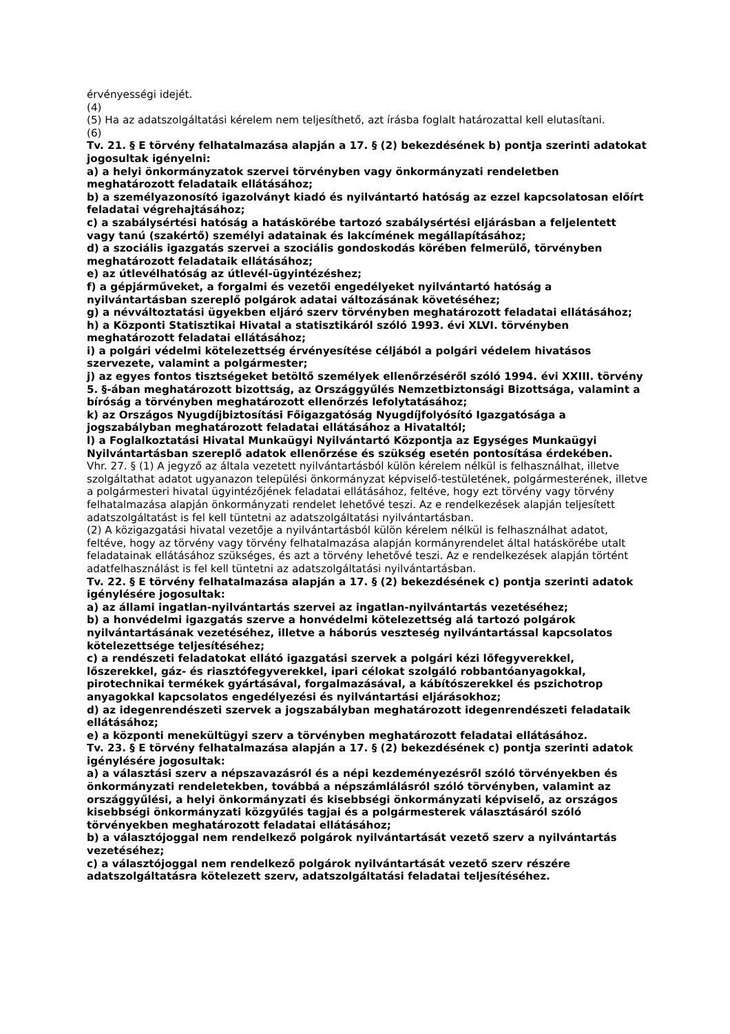érvényességi idejét.
(4)
(5) Ha az adatszolgáltatási kérelem nem teljesíthető, azt írásba foglalt határozattal kell elutasítani.
(6)
Tv. 21. § E törvény felhatalmazása alapján a 17. § (2) bekezdésének b) pontja szerinti adatokat jogosultak igényelni:
a) a helyi önkormányzatok szervei törvényben vagy önkormányzati rendeletben meghatározott feladataik ellátásához;
b) a személyazonosító igazolványt kiadó és nyilvántartó hatóság az ezzel kapcsolatosan előírt feladatai végrehajtásához;
c) a szabálysértési hatóság a hatáskörébe tartozó szabálysértési eljárásban a feljelentett vagy tanú (szakértő) személyi adatainak és lakcímének megállapításához;
d) a szociális igazgatás szervei a szociális gondoskodás körében felmerülő, törvényben meghatározott feladataik ellátásához;
e) az útlevélhatóság az útlevél-ügyintézéshez;
f) a gépjárműveket, a forgalmi és vezetői engedélyeket nyilvántartó hatóság a nyilvántartásban szereplő polgárok adatai változásának követéséhez;
g) a névváltoztatási ügyekben eljáró szerv törvényben meghatározott feladatai ellátásához;
h) a Központi Statisztikai Hivatal a statisztikáról szóló 1993. évi XLVI. törvényben meghatározott feladatai ellátásához;
i) a polgári védelmi kötelezettség érvényesítése céljából a polgári védelem hivatásos szervezete, valamint a polgármester;
j) az egyes fontos tisztségeket betöltő személyek ellenőrzéséről szóló 1994. évi XXIII. törvény 5. §-ában meghatározott bizottság, az Országgyűlés Nemzetbiztonsági Bizottsága, valamint a bíróság a törvényben meghatározott ellenőrzés lefolytatásához;
k) az Országos Nyugdíjbiztosítási Főigazgatóság Nyugdíjfolyósító Igazgatósága a jogszabályban meghatározott feladatai ellátásához a Hivataltól;
l) a Foglalkoztatási Hivatal Munkaügyi Nyilvántartó Központja az Egységes Munkaügyi Nyilvántartásban szereplő adatok ellenőrzése és szükség esetén pontosítása érdekében.
Vhr. 27. § (1) A jegyző az általa vezetett nyilvántartásból külön kérelem nélkül is felhasználhat, illetve szolgáltathat adatot ugyanazon települési önkormányzat képviselő-testületének, polgármesterének, illetve a polgármesteri hivatal ügyintézőjének feladatai ellátásához, feltéve, hogy ezt törvény vagy törvény felhatalmazása alapján önkormányzati rendelet lehetővé teszi. Az e rendelkezések alapján teljesített adatszolgáltatást is fel kell tüntetni az adatszolgáltatási nyilvántartásban.
(2) A közigazgatási hivatal vezetője a nyilvántartásból külön kérelem nélkül is felhasználhat adatot, feltéve, hogy az törvény vagy törvény felhatalmazása alapján kormányrendelet által hatáskörébe utalt feladatainak ellátásához szükséges, és azt a törvény lehetővé teszi. Az e rendelkezések alapján történt adatfelhasználást is fel kell tüntetni az adatszolgáltatási nyilvántartásban.
Tv. 22. § E törvény felhatalmazása alapján a 17. § (2) bekezdésének c) pontja szerinti adatok igénylésére jogosultak:
a) az állami ingatlan-nyilvántartás szervei az ingatlan-nyilvántartás vezetéséhez;
b) a honvédelmi igazgatás szerve a honvédelmi kötelezettség alá tartozó polgárok nyilvántartásának vezetéséhez, illetve a háborús veszteség nyilvántartással kapcsolatos kötelezettsége teljesítéséhez;
c) a rendészeti feladatokat ellátó igazgatási szervek a polgári kézi lőfegyverekkel, lőszerekkel, gáz- és riasztófegyverekkel, ipari célokat szolgáló robbantóanyagokkal, pirotechnikai termékek gyártásával, forgalmazásával, a kábítószerekkel és pszichotrop anyagokkal kapcsolatos engedélyezési és nyilvántartási eljárásokhoz;
d) az idegenrendészeti szervek a jogszabályban meghatározott idegenrendészeti feladataik ellátásához;
e) a központi menekültügyi szerv a törvényben meghatározott feladatai ellátásához.
Tv. 23. § E törvény felhatalmazása alapján a 17. § (2) bekezdésének c) pontja szerinti adatok igénylésére jogosultak:
a) a választási szerv a népszavazásról és a népi kezdeményezésről szóló törvényekben és önkormányzati rendeletekben, továbbá a népszámlálásról szóló törvényben, valamint az országgyűlési, a helyi önkormányzati és kisebbségi önkormányzati képviselő, az országos kisebbségi önkormányzati közgyűlés tagjai és a polgármesterek választásáról szóló törvényekben meghatározott feladatai ellátásához;
b) a választójoggal nem rendelkező polgárok nyilvántartását vezető szerv a nyilvántartás vezetéséhez;
c) a választójoggal nem rendelkező polgárok nyilvántartását vezető szerv részére adatszolgáltatásra kötelezett szerv, adatszolgáltatási feladatai teljesítéséhez.